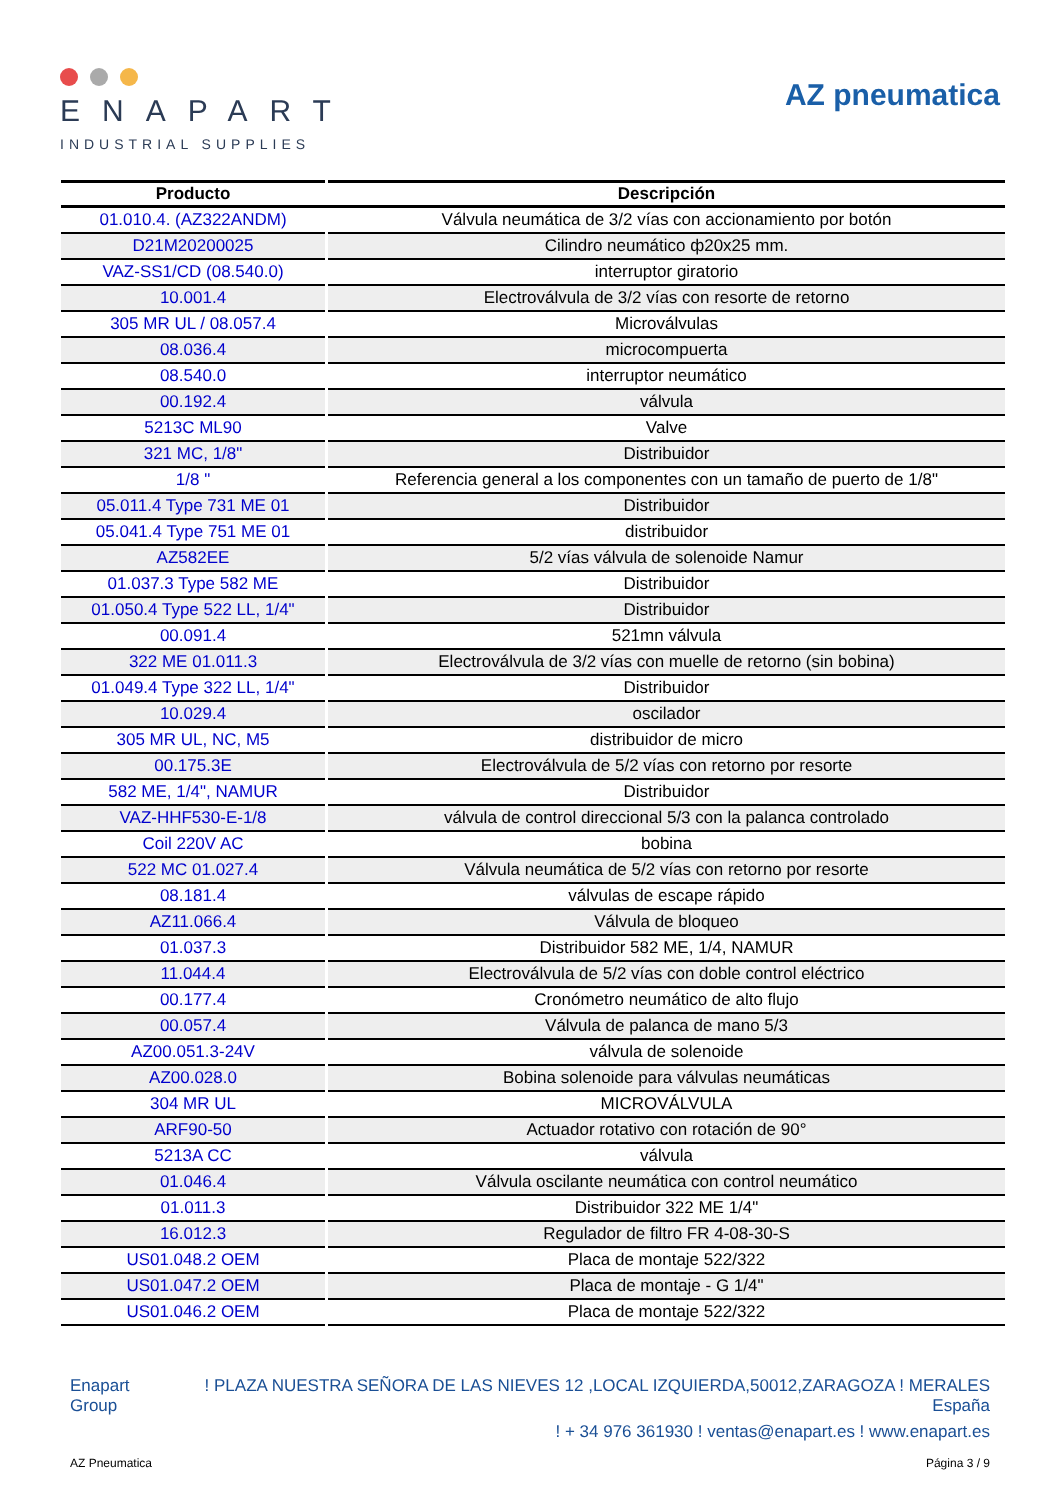ENAPART
INDUSTRIAL SUPPLIES
AZ pneumatica
| Producto | Descripción |
| --- | --- |
| 01.010.4. (AZ322ANDM) | Válvula neumática de 3/2 vías con accionamiento por botón |
| D21M20200025 | Cilindro neumático ф20x25 mm. |
| VAZ-SS1/CD (08.540.0) | interruptor giratorio |
| 10.001.4 | Electroválvula de 3/2 vías con resorte de retorno |
| 305 MR UL / 08.057.4 | Microválvulas |
| 08.036.4 | microcompuerta |
| 08.540.0 | interruptor neumático |
| 00.192.4 | válvula |
| 5213C ML90 | Valve |
| 321 MC, 1/8" | Distribuidor |
| 1/8 " | Referencia general a los componentes con un tamaño de puerto de 1/8" |
| 05.011.4 Type 731 ME 01 | Distribuidor |
| 05.041.4 Type 751 ME 01 | distribuidor |
| AZ582EE | 5/2 vías válvula de solenoide Namur |
| 01.037.3 Type 582 ME | Distribuidor |
| 01.050.4 Type 522 LL, 1/4" | Distribuidor |
| 00.091.4 | 521mn válvula |
| 322 ME 01.011.3 | Electroválvula de 3/2 vías con muelle de retorno (sin bobina) |
| 01.049.4 Type 322 LL, 1/4" | Distribuidor |
| 10.029.4 | oscilador |
| 305 MR UL, NC, M5 | distribuidor de micro |
| 00.175.3E | Electroválvula de 5/2 vías con retorno por resorte |
| 582 ME, 1/4", NAMUR | Distribuidor |
| VAZ-HHF530-E-1/8 | válvula de control direccional 5/3 con la palanca controlado |
| Coil 220V AC | bobina |
| 522 MC 01.027.4 | Válvula neumática de 5/2 vías con retorno por resorte |
| 08.181.4 | válvulas de escape rápido |
| AZ11.066.4 | Válvula de bloqueo |
| 01.037.3 | Distribuidor 582 ME, 1/4, NAMUR |
| 11.044.4 | Electroválvula de 5/2 vías con doble control eléctrico |
| 00.177.4 | Cronómetro neumático de alto flujo |
| 00.057.4 | Válvula de palanca de mano 5/3 |
| AZ00.051.3-24V | válvula de solenoide |
| AZ00.028.0 | Bobina solenoide para válvulas neumáticas |
| 304 MR UL | MICROVÁLVULA |
| ARF90-50 | Actuador rotativo con rotación de 90° |
| 5213A CC | válvula |
| 01.046.4 | Válvula oscilante neumática con control neumático |
| 01.011.3 | Distribuidor 322 ME 1/4" |
| 16.012.3 | Regulador de filtro FR 4-08-30-S |
| US01.048.2 OEM | Placa de montaje 522/322 |
| US01.047.2 OEM | Placa de montaje - G 1/4" |
| US01.046.2 OEM | Placa de montaje 522/322 |
Enapart
Group
! PLAZA NUESTRA SEÑORA DE LAS NIEVES 12 ,LOCAL IZQUIERDA,50012,ZARAGOZA ! MERALES
España
! + 34 976 361930 ! ventas@enapart.es ! www.enapart.es
AZ Pneumatica Página 3 / 9